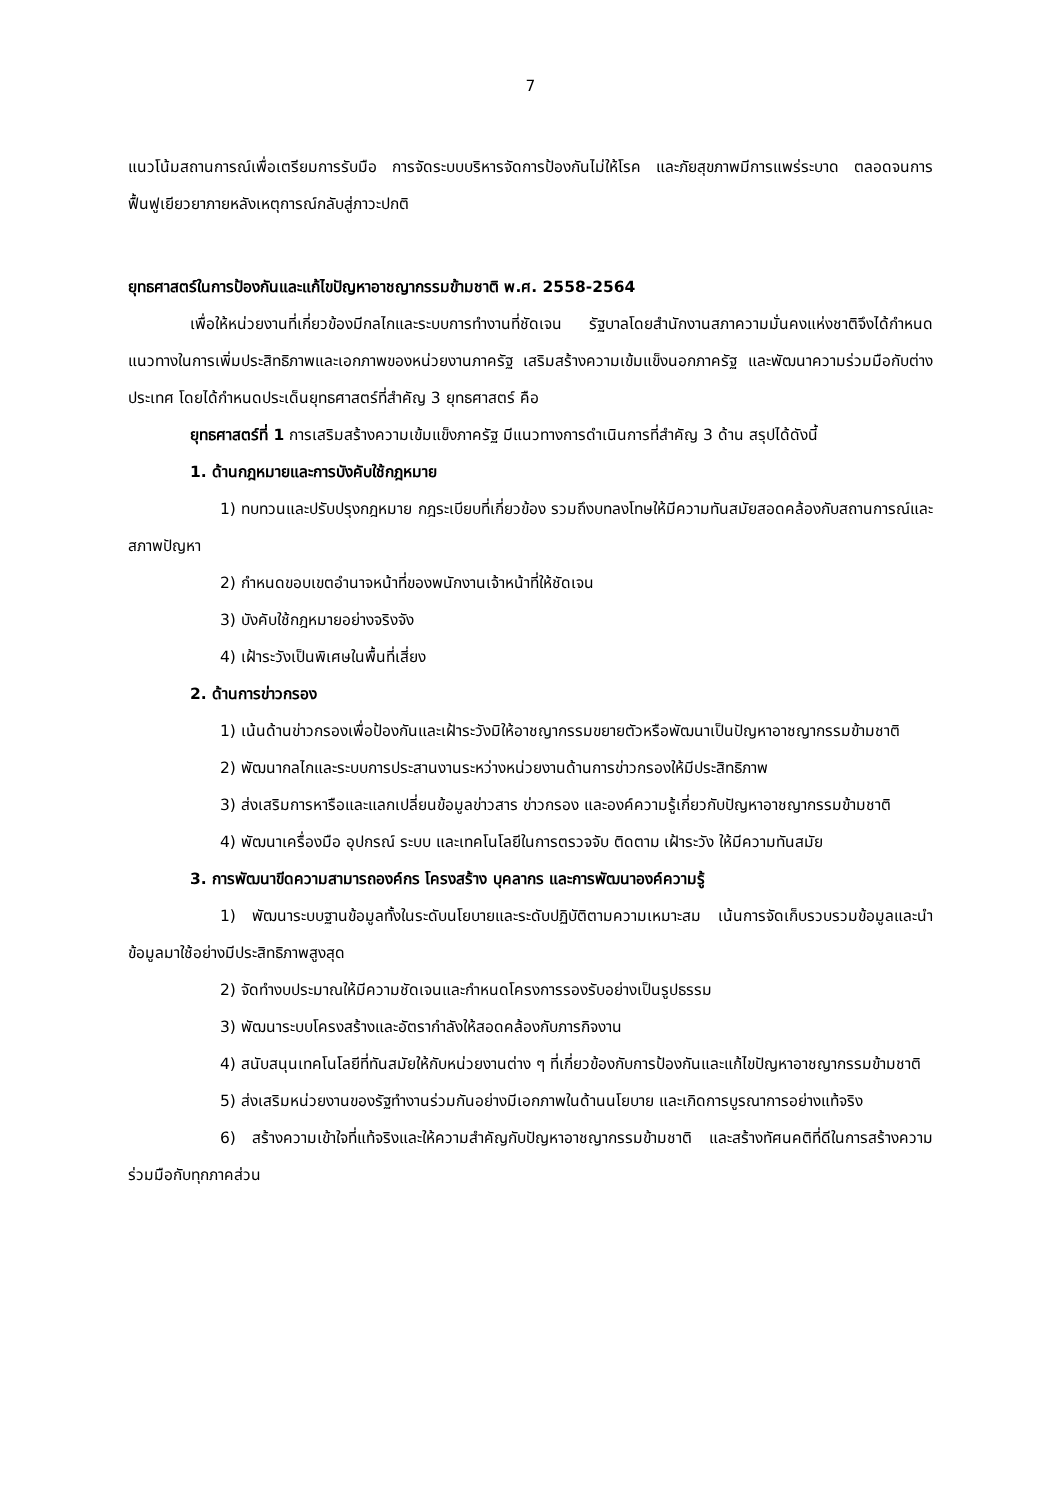7
แนวโน้มสถานการณ์เพื่อเตรียมการรับมือ การจัดระบบบริหารจัดการป้องกันไม่ให้โรค และภัยสุขภาพมีการแพร่ระบาด ตลอดจนการฟื้นฟูเยียวยาภายหลังเหตุการณ์กลับสู่ภาวะปกติ
ยุทธศาสตร์ในการป้องกันและแก้ไขปัญหาอาชญากรรมข้ามชาติ พ.ศ. 2558-2564
เพื่อให้หน่วยงานที่เกี่ยวข้องมีกลไกและระบบการทำงานที่ชัดเจน รัฐบาลโดยสำนักงานสภาความมั่นคงแห่งชาติจึงได้กำหนดแนวทางในการเพิ่มประสิทธิภาพและเอกภาพของหน่วยงานภาครัฐ เสริมสร้างความเข้มแข็งนอกภาครัฐ และพัฒนาความร่วมมือกับต่างประเทศ โดยได้กำหนดประเด็นยุทธศาสตร์ที่สำคัญ 3 ยุทธศาสตร์ คือ
ยุทธศาสตร์ที่ 1 การเสริมสร้างความเข้มแข็งภาครัฐ มีแนวทางการดำเนินการที่สำคัญ 3 ด้าน สรุปได้ดังนี้
1. ด้านกฎหมายและการบังคับใช้กฎหมาย
1) ทบทวนและปรับปรุงกฎหมาย กฎระเบียบที่เกี่ยวข้อง รวมถึงบทลงโทษให้มีความทันสมัยสอดคล้องกับสถานการณ์และสภาพปัญหา
2) กำหนดขอบเขตอำนาจหน้าที่ของพนักงานเจ้าหน้าที่ให้ชัดเจน
3) บังคับใช้กฎหมายอย่างจริงจัง
4) เฝ้าระวังเป็นพิเศษในพื้นที่เสี่ยง
2. ด้านการข่าวกรอง
1) เน้นด้านข่าวกรองเพื่อป้องกันและเฝ้าระวังมิให้อาชญากรรมขยายตัวหรือพัฒนาเป็นปัญหาอาชญากรรมข้ามชาติ
2) พัฒนากลไกและระบบการประสานงานระหว่างหน่วยงานด้านการข่าวกรองให้มีประสิทธิภาพ
3) ส่งเสริมการหารือและแลกเปลี่ยนข้อมูลข่าวสาร ข่าวกรอง และองค์ความรู้เกี่ยวกับปัญหาอาชญากรรมข้ามชาติ
4) พัฒนาเครื่องมือ อุปกรณ์ ระบบ และเทคโนโลยีในการตรวจจับ ติดตาม เฝ้าระวัง ให้มีความทันสมัย
3. การพัฒนาขีดความสามารถองค์กร โครงสร้าง บุคลากร และการพัฒนาองค์ความรู้
1) พัฒนาระบบฐานข้อมูลทั้งในระดับนโยบายและระดับปฏิบัติตามความเหมาะสม เน้นการจัดเก็บรวบรวมข้อมูลและนำข้อมูลมาใช้อย่างมีประสิทธิภาพสูงสุด
2) จัดทำงบประมาณให้มีความชัดเจนและกำหนดโครงการรองรับอย่างเป็นรูปธรรม
3) พัฒนาระบบโครงสร้างและอัตรากำลังให้สอดคล้องกับภารกิจงาน
4) สนับสนุนเทคโนโลยีที่ทันสมัยให้กับหน่วยงานต่าง ๆ ที่เกี่ยวข้องกับการป้องกันและแก้ไขปัญหาอาชญากรรมข้ามชาติ
5) ส่งเสริมหน่วยงานของรัฐทำงานร่วมกันอย่างมีเอกภาพในด้านนโยบาย และเกิดการบูรณาการอย่างแท้จริง
6) สร้างความเข้าใจที่แท้จริงและให้ความสำคัญกับปัญหาอาชญากรรมข้ามชาติ และสร้างทัศนคติที่ดีในการสร้างความร่วมมือกับทุกภาคส่วน